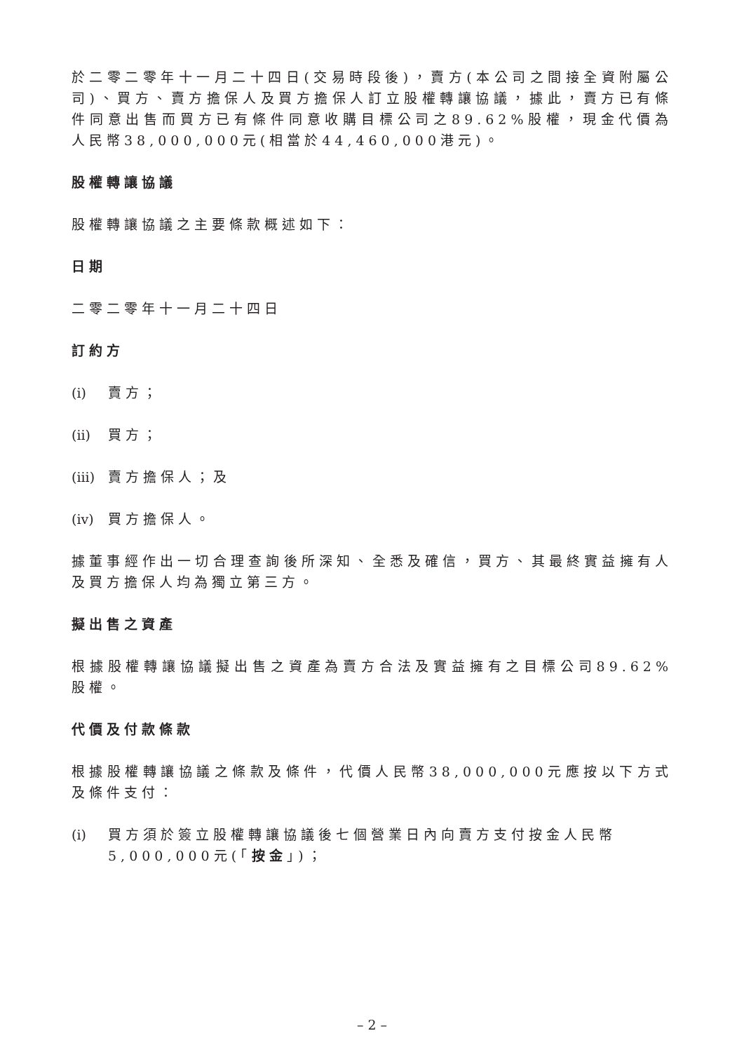於二零二零年十一月二十四日(交易時段後)，賣方(本公司之間接全資附屬公司)、買方、賣方擔保人及買方擔保人訂立股權轉讓協議，據此，賣方已有條件同意出售而買方已有條件同意收購目標公司之89.62%股權，現金代價為人民幣38,000,000元(相當於44,460,000港元)。
股權轉讓協議
股權轉讓協議之主要條款概述如下：
日期
二零二零年十一月二十四日
訂約方
(i) 賣方；
(ii) 買方；
(iii) 賣方擔保人；及
(iv) 買方擔保人。
據董事經作出一切合理查詢後所深知、全悉及確信，買方、其最終實益擁有人及買方擔保人均為獨立第三方。
擬出售之資產
根據股權轉讓協議擬出售之資產為賣方合法及實益擁有之目標公司89.62%股權。
代價及付款條款
根據股權轉讓協議之條款及條件，代價人民幣38,000,000元應按以下方式及條件支付：
(i) 買方須於簽立股權轉讓協議後七個營業日內向賣方支付按金人民幣5,000,000元(「按金」)；
– 2 –